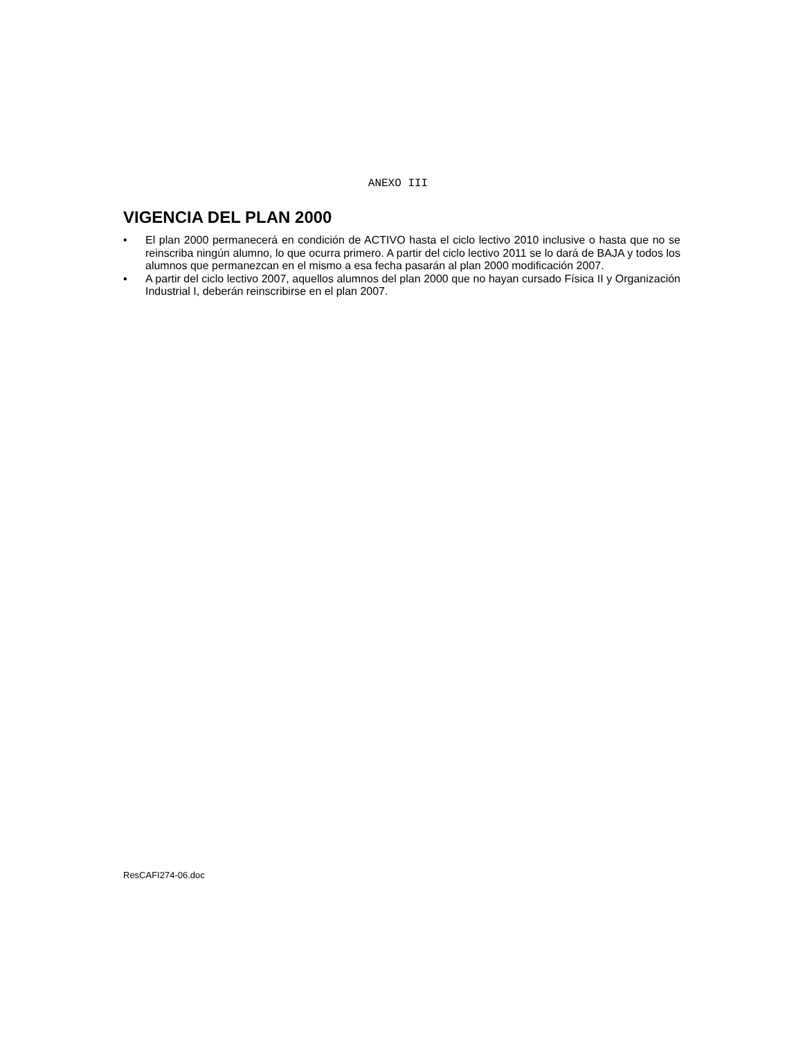ANEXO III
VIGENCIA DEL PLAN 2000
• El plan 2000 permanecerá en condición de ACTIVO hasta el ciclo lectivo 2010 inclusive o hasta que no se reinscriba ningún alumno, lo que ocurra primero. A partir del ciclo lectivo 2011 se lo dará de BAJA y todos los alumnos que permanezcan en el mismo a esa fecha pasarán al plan 2000 modificación 2007.
▪ A partir del ciclo lectivo 2007, aquellos alumnos del plan 2000 que no hayan cursado Física II y Organización Industrial I, deberán reinscribirse en el plan 2007.
ResCAFI274-06.doc